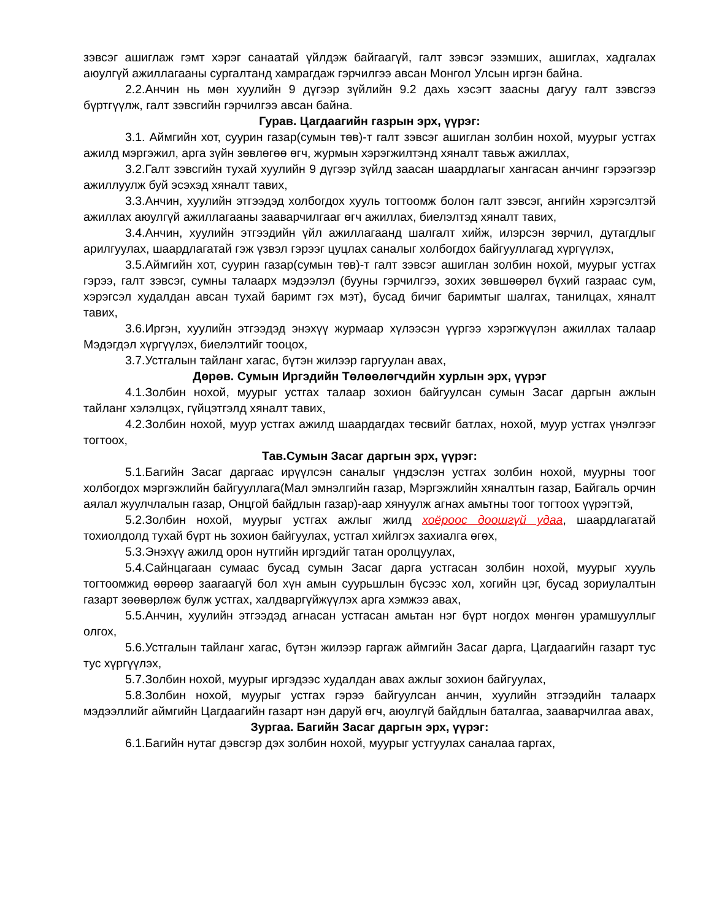зэвсэг ашиглаж гэмт хэрэг санаатай үйлдэж байгаагүй, галт зэвсэг эзэмших, ашиглах, хадгалах аюулгүй ажиллагааны сургалтанд хамрагдаж гэрчилгээ авсан Монгол Улсын иргэн байна.
2.2.Анчин нь мөн хуулийн 9 дүгээр зүйлийн 9.2 дахь хэсэгт заасны дагуу галт зэвсгээ бүртгүүлж, галт зэвсгийн гэрчилгээ авсан байна.
Гурав. Цагдаагийн газрын эрх, үүрэг:
3.1. Аймгийн хот, суурин газар(сумын төв)-т галт зэвсэг ашиглан золбин нохой, муурыг устгах ажилд мэргэжил, арга зүйн зөвлөгөө өгч, журмын хэрэгжилтэнд хяналт тавьж ажиллах,
3.2.Галт зэвсгийн тухай хуулийн 9 дүгээр зүйлд заасан шаардлагыг хангасан анчинг гэрээгээр ажиллуулж буй эсэхэд хяналт тавих,
3.3.Анчин, хуулийн этгээдэд холбогдох хууль тогтоомж болон галт зэвсэг, ангийн хэрэгсэлтэй ажиллах аюулгүй ажиллагааны зааварчилгааг өгч ажиллах, биелэлтэд хяналт тавих,
3.4.Анчин, хуулийн этгээдийн үйл ажиллагаанд шалгалт хийж, илэрсэн зөрчил, дутагдлыг арилгуулах, шаардлагатай гэж үзвэл гэрээг цуцлах саналыг холбогдох байгууллагад хүргүүлэх,
3.5.Аймгийн хот, суурин газар(сумын төв)-т галт зэвсэг ашиглан золбин нохой, муурыг устгах гэрээ, галт зэвсэг, сумны талаарх мэдээлэл (бууны гэрчилгээ, зохих зөвшөөрөл бүхий газраас сум, хэрэгсэл худалдан авсан тухай баримт гэх мэт), бусад бичиг баримтыг шалгах, танилцах, хяналт тавих,
3.6.Иргэн, хуулийн этгээдэд энэхүү журмаар хүлээсэн үүргээ хэрэгжүүлэн ажиллах талаар Мэдэгдэл хүргүүлэх, биелэлтийг тооцох,
3.7.Устгалын тайланг хагас, бүтэн жилээр гаргуулан авах,
Дөрөв. Сумын Иргэдийн Төлөөлөгчдийн хурлын эрх, үүрэг
4.1.Золбин нохой, муурыг устгах талаар зохион байгуулсан сумын Засаг даргын ажлын тайланг хэлэлцэх, гүйцэтгэлд хяналт тавих,
4.2.Золбин нохой, муур устгах ажилд шаардагдах төсвийг батлах, нохой, муур устгах үнэлгээг тогтоох,
Тав.Сумын Засаг даргын эрх, үүрэг:
5.1.Багийн Засаг даргаас ирүүлсэн саналыг үндэслэн устгах золбин нохой, муурны тоог холбогдох мэргэжлийн байгууллага(Мал эмнэлгийн газар, Мэргэжлийн хяналтын газар, Байгаль орчин аялал жуулчлалын газар, Онцгой байдлын газар)-аар хянуулж агнах амьтны тоог тогтоох үүрэгтэй,
5.2.Золбин нохой, муурыг устгах ажлыг жилд хоёроос доошгүй удаа, шаардлагатай тохиолдолд тухай бүрт нь зохион байгуулах, устгал хийлгэх захиалга өгөх,
5.3.Энэхүү ажилд орон нутгийн иргэдийг татан оролцуулах,
5.4.Сайнцагаан сумаас бусад сумын Засаг дарга устгасан золбин нохой, муурыг хууль тогтоомжид өөрөөр заагаагүй бол хүн амын суурьшлын бүсээс хол, хогийн цэг, бусад зориулалтын газарт зөөвөрлөж булж устгах, халдваргүйжүүлэх арга хэмжээ авах,
5.5.Анчин, хуулийн этгээдэд агнасан устгасан амьтан нэг бүрт ногдох мөнгөн урамшууллыг олгох,
5.6.Устгалын тайланг хагас, бүтэн жилээр гаргаж аймгийн Засаг дарга, Цагдаагийн газарт тус тус хүргүүлэх,
5.7.Золбин нохой, муурыг иргэдээс худалдан авах ажлыг зохион байгуулах,
5.8.Золбин нохой, муурыг устгах гэрээ байгуулсан анчин, хуулийн этгээдийн талаарх мэдээллийг аймгийн Цагдаагийн газарт нэн даруй өгч, аюулгүй байдлын баталгаа, зааварчилгаа авах,
Зургаа. Багийн Засаг даргын эрх, үүрэг:
6.1.Багийн нутаг дэвсгэр дэх золбин нохой, муурыг устгуулах саналаа гаргах,